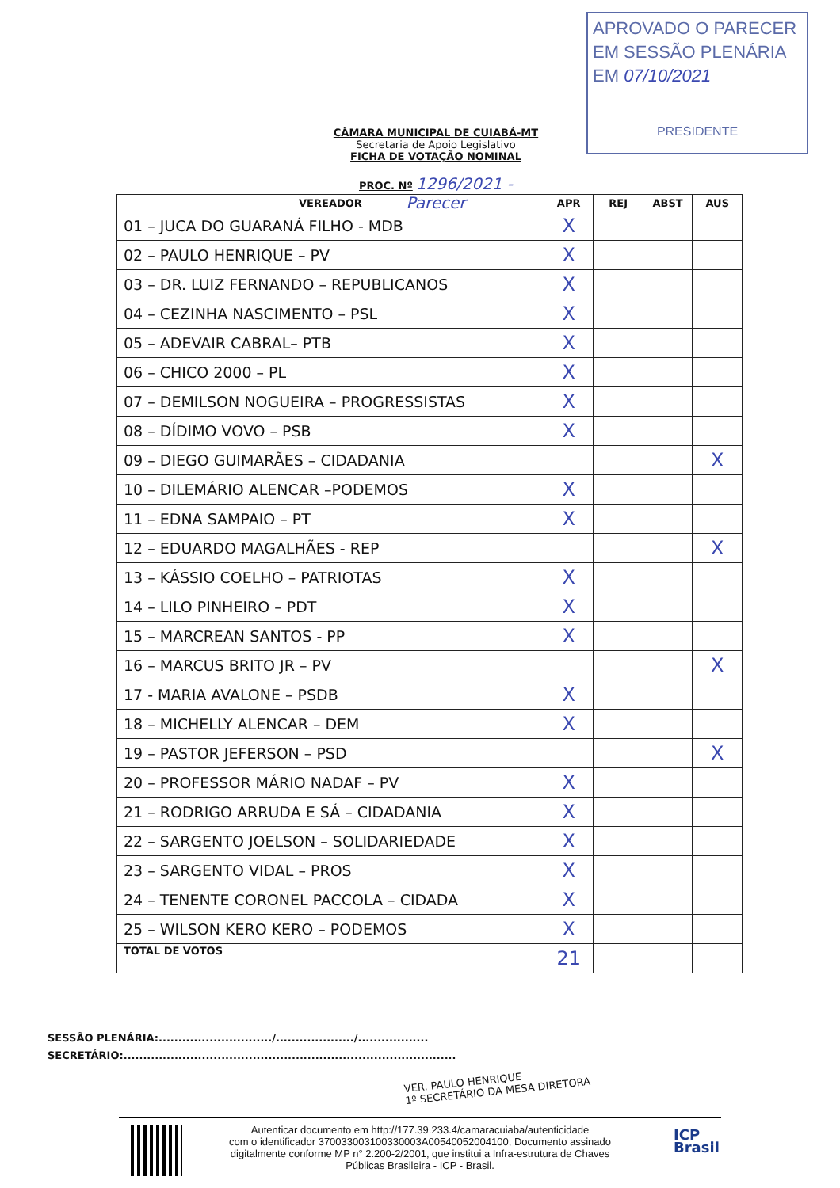APROVADO O PARECER
EM SESSÃO PLENÁRIA
EM 07/10/2021
PRESIDENTE
CÂMARA MUNICIPAL DE CUIABÁ-MT
Secretaria de Apoio Legislativo
FICHA DE VOTAÇÃO NOMINAL
PROC. Nº 1296/2021 - Parecer
| VEREADOR | APR | REJ | ABST | AUS |
| --- | --- | --- | --- | --- |
| 01 – JUCA DO GUARANÁ FILHO - MDB | X | | | |
| 02 – PAULO HENRIQUE – PV | X | | | |
| 03 – DR. LUIZ FERNANDO – REPUBLICANOS | X | | | |
| 04 – CEZINHA NASCIMENTO – PSL | X | | | |
| 05 – ADEVAIR CABRAL– PTB | X | | | |
| 06 – CHICO 2000 – PL | X | | | |
| 07 – DEMILSON NOGUEIRA – PROGRESSISTAS | X | | | |
| 08 – DÍDIMO VOVO – PSB | X | | | |
| 09 – DIEGO GUIMARÃES – CIDADANIA | | | | X |
| 10 – DILEMÁRIO ALENCAR –PODEMOS | X | | | |
| 11 – EDNA SAMPAIO – PT | X | | | |
| 12 – EDUARDO MAGALHÃES - REP | | | | X |
| 13 – KÁSSIO COELHO – PATRIOTAS | X | | | |
| 14 – LILO PINHEIRO – PDT | X | | | |
| 15 – MARCREAN SANTOS - PP | X | | | |
| 16 – MARCUS BRITO JR – PV | | | | X |
| 17 - MARIA AVALONE – PSDB | X | | | |
| 18 – MICHELLY ALENCAR – DEM | X | | | |
| 19 – PASTOR JEFERSON – PSD | | | | X |
| 20 – PROFESSOR MÁRIO NADAF – PV | X | | | |
| 21 – RODRIGO ARRUDA E SÁ – CIDADANIA | X | | | |
| 22 – SARGENTO JOELSON – SOLIDARIEDADE | X | | | |
| 23 – SARGENTO VIDAL – PROS | X | | | |
| 24 – TENENTE CORONEL PACCOLA – CIDADA | X | | | |
| 25 – WILSON KERO KERO – PODEMOS | X | | | |
| TOTAL DE VOTOS | 21 | | | |
SESSÃO PLENÁRIA:............................./..................../..................
SECRETÁRIO:.....................................................................................
VER. PAULO HENRIQUE
1º SECRETÁRIO DA MESA DIRETORA
Autenticar documento em http://177.39.233.4/camaracuiaba/autenticidade
com o identificador 370033003100330003A00540052004100, Documento assinado
digitalmente conforme MP n° 2.200-2/2001, que institui a Infra-estrutura de Chaves
Públicas Brasileira - ICP - Brasil.
ICP
Brasil